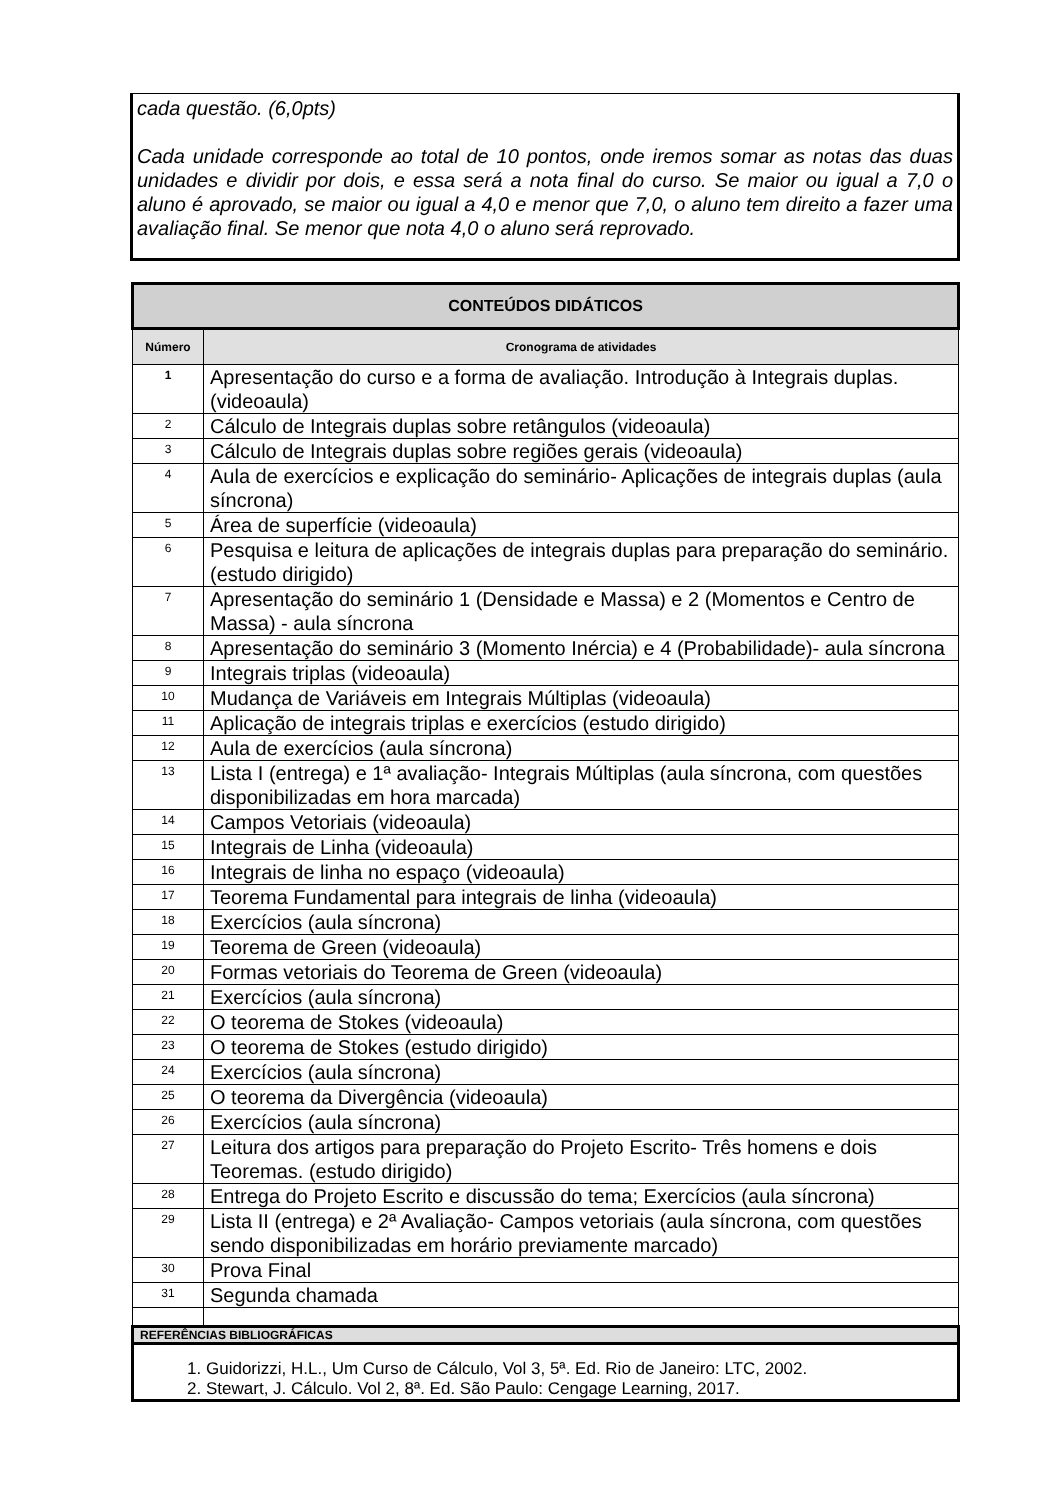cada questão. (6,0pts)
Cada unidade corresponde ao total de 10 pontos, onde iremos somar as notas das duas unidades e dividir por dois, e essa será a nota final do curso. Se maior ou igual a 7,0 o aluno é aprovado, se maior ou igual a 4,0 e menor que 7,0, o aluno tem direito a fazer uma avaliação final. Se menor que nota 4,0 o aluno será reprovado.
| CONTEÚDOS DIDÁTICOS | |
| --- | --- |
| Número | Cronograma de atividades |
| 1 | Apresentação do curso e a forma de avaliação. Introdução à Integrais duplas. (videoaula) |
| 2 | Cálculo de Integrais duplas sobre retângulos (videoaula) |
| 3 | Cálculo de Integrais duplas sobre regiões gerais (videoaula) |
| 4 | Aula de exercícios e explicação do seminário- Aplicações de integrais duplas (aula síncrona) |
| 5 | Área de superfície (videoaula) |
| 6 | Pesquisa e leitura de aplicações de integrais duplas para preparação do seminário. (estudo dirigido) |
| 7 | Apresentação do seminário 1 (Densidade e Massa) e 2 (Momentos e Centro de Massa) - aula síncrona |
| 8 | Apresentação do seminário 3 (Momento Inércia) e 4 (Probabilidade)- aula síncrona |
| 9 | Integrais triplas (videoaula) |
| 10 | Mudança de Variáveis em Integrais Múltiplas (videoaula) |
| 11 | Aplicação de integrais triplas e exercícios (estudo dirigido) |
| 12 | Aula de exercícios (aula síncrona) |
| 13 | Lista I (entrega) e 1ª avaliação- Integrais Múltiplas (aula síncrona, com questões disponibilizadas em hora marcada) |
| 14 | Campos Vetoriais (videoaula) |
| 15 | Integrais de Linha (videoaula) |
| 16 | Integrais de linha no espaço (videoaula) |
| 17 | Teorema Fundamental para integrais de linha (videoaula) |
| 18 | Exercícios (aula síncrona) |
| 19 | Teorema de Green (videoaula) |
| 20 | Formas vetoriais do Teorema de Green (videoaula) |
| 21 | Exercícios (aula síncrona) |
| 22 | O teorema de Stokes (videoaula) |
| 23 | O teorema de Stokes (estudo dirigido) |
| 24 | Exercícios (aula síncrona) |
| 25 | O teorema da Divergência (videoaula) |
| 26 | Exercícios (aula síncrona) |
| 27 | Leitura dos artigos para preparação do Projeto Escrito- Três homens e dois Teoremas. (estudo dirigido) |
| 28 | Entrega do Projeto Escrito e discussão do tema; Exercícios (aula síncrona) |
| 29 | Lista II (entrega) e 2ª Avaliação- Campos vetoriais (aula síncrona, com questões sendo disponibilizadas em horário previamente marcado) |
| 30 | Prova Final |
| 31 | Segunda chamada |
| REFERÊNCIAS BIBLIOGRÁFICAS | |
| 1. Guidorizzi, H.L., Um Curso de Cálculo, Vol 3, 5ª. Ed. Rio de Janeiro: LTC, 2002. 2. Stewart, J. Cálculo. Vol 2, 8ª. Ed. São Paulo: Cengage Learning, 2017. | |